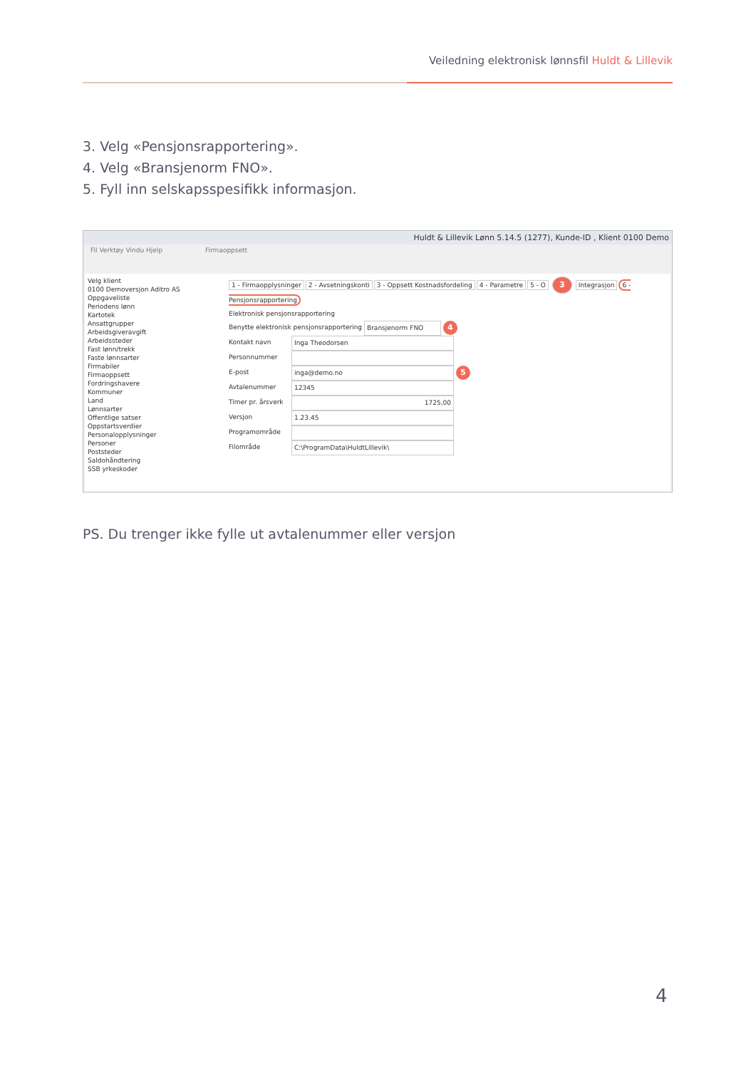Veiledning elektronisk lønnsfil Huldt & Lillevik
3. Velg «Pensjonsrapportering».
4. Velg «Bransjenorm FNO».
5. Fyll inn selskapsspesifikk informasjon.
Huldt & Lillevik Lønn 5.14.5 (1277), Kunde-ID , Klient 0100 Demo
Fil Verktøy Vindu Hjelp Firmaoppsett
Velg klient
0100 Demoversjon Aditro AS
Oppgaveliste
Periodens lønn
Kartotek
Ansattgrupper
Arbeidsgiveravgift
Arbeidssteder
Fast lønn/trekk
Faste lønnsarter
Firmabiler
Firmaoppsett
Fordringshavere
Kommuner
Land
Lønnsarter
Offentlige satser
Oppstartsverdier
Personalopplysninger
Personer
Poststeder
Saldohåndtering
SSB yrkeskoder
1 - Firmaopplysninger 2 - Avsetningskonti 3 - Oppsett Kostnadsfordeling 4 - Parametre 5 - O 3 Integrasjon 6 - Pensjonsrapportering
Elektronisk pensjonsrapportering
Benytte elektronisk pensjonsrapportering Bransjenorm FNO 4
Kontakt navn Inga Theodorsen
Personnummer
E-post inga@demo.no 5
Avtalenummer 12345
Timer pr. årsverk 1725,00
Versjon 1.23.45
Programområde
Filområde C:\ProgramData\HuldtLillevik\
PS. Du trenger ikke fylle ut avtalenummer eller versjon
4